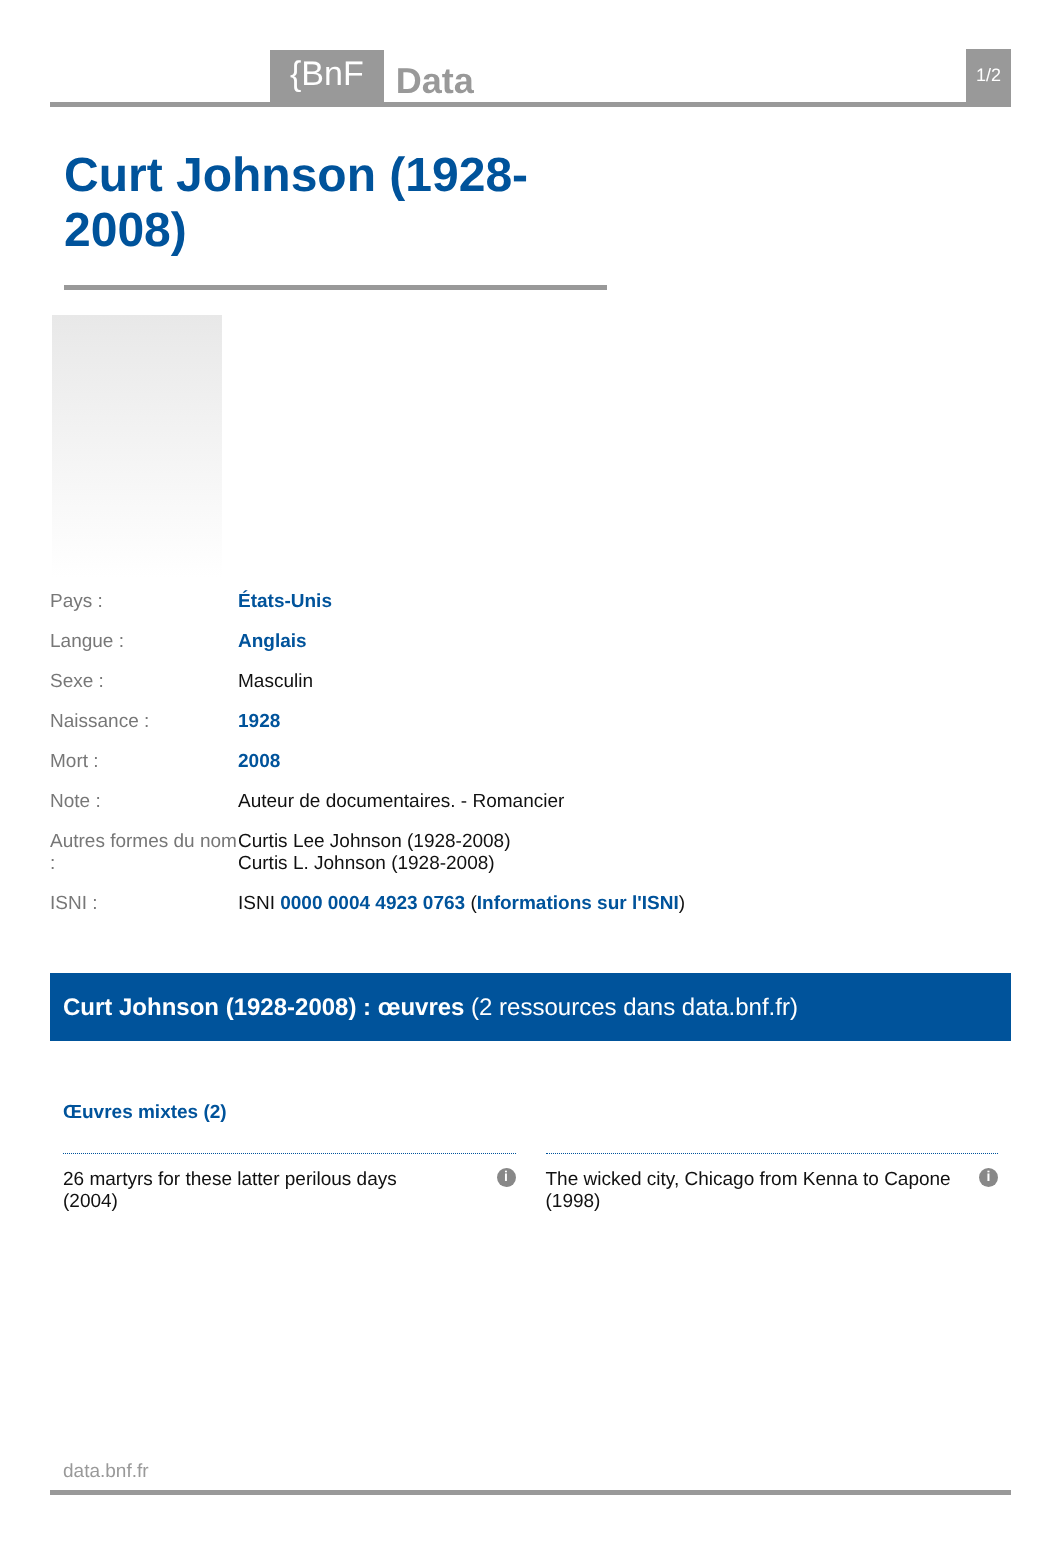{BnF Data 1/2
Curt Johnson (1928-2008)
| Pays : | États-Unis |
| Langue : | Anglais |
| Sexe : | Masculin |
| Naissance : | 1928 |
| Mort : | 2008 |
| Note : | Auteur de documentaires. - Romancier |
| Autres formes du nom : | Curtis Lee Johnson (1928-2008) Curtis L. Johnson (1928-2008) |
| ISNI : | ISNI 0000 0004 4923 0763 ( Informations sur l'ISNI ) |
Curt Johnson (1928-2008) : œuvres (2 ressources dans data.bnf.fr)
Œuvres mixtes (2)
26 martyrs for these latter perilous days
(2004) i
The wicked city, Chicago from Kenna to Capone
(1998) i
data.bnf.fr